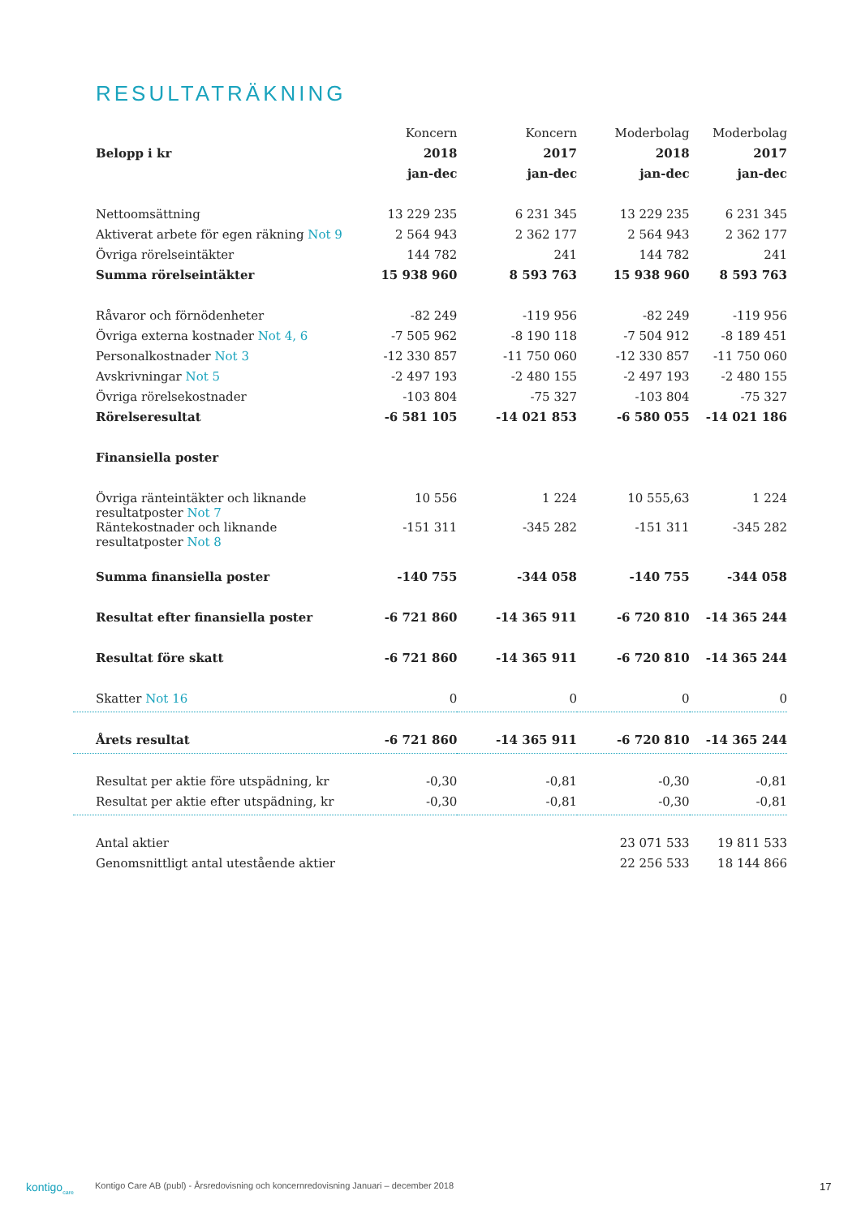RESULTATRÄKNING
| | Koncern | Koncern | Moderbolag | Moderbolag |
| --- | --- | --- | --- | --- |
| Belopp i kr | 2018 | 2017 | 2018 | 2017 |
| | jan-dec | jan-dec | jan-dec | jan-dec |
| Nettoomsättning | 13 229 235 | 6 231 345 | 13 229 235 | 6 231 345 |
| Aktiverat arbete för egen räkning Not 9 | 2 564 943 | 2 362 177 | 2 564 943 | 2 362 177 |
| Övriga rörelseintäkter | 144 782 | 241 | 144 782 | 241 |
| Summa rörelseintäkter | 15 938 960 | 8 593 763 | 15 938 960 | 8 593 763 |
| Råvaror och förnödenheter | -82 249 | -119 956 | -82 249 | -119 956 |
| Övriga externa kostnader Not 4, 6 | -7 505 962 | -8 190 118 | -7 504 912 | -8 189 451 |
| Personalkostnader Not 3 | -12 330 857 | -11 750 060 | -12 330 857 | -11 750 060 |
| Avskrivningar Not 5 | -2 497 193 | -2 480 155 | -2 497 193 | -2 480 155 |
| Övriga rörelsekostnader | -103 804 | -75 327 | -103 804 | -75 327 |
| Rörelseresultat | -6 581 105 | -14 021 853 | -6 580 055 | -14 021 186 |
| Finansiella poster | | | | |
| Övriga ränteintäkter och liknande resultatposter Not 7 | 10 556 | 1 224 | 10 555,63 | 1 224 |
| Räntekostnader och liknande resultatposter Not 8 | -151 311 | -345 282 | -151 311 | -345 282 |
| Summa finansiella poster | -140 755 | -344 058 | -140 755 | -344 058 |
| Resultat efter finansiella poster | -6 721 860 | -14 365 911 | -6 720 810 | -14 365 244 |
| Resultat före skatt | -6 721 860 | -14 365 911 | -6 720 810 | -14 365 244 |
| Skatter Not 16 | 0 | 0 | 0 | 0 |
| Årets resultat | -6 721 860 | -14 365 911 | -6 720 810 | -14 365 244 |
| Resultat per aktie före utspädning, kr | -0,30 | -0,81 | -0,30 | -0,81 |
| Resultat per aktie efter utspädning, kr | -0,30 | -0,81 | -0,30 | -0,81 |
| Antal aktier | | | 23 071 533 | 19 811 533 |
| Genomsnittligt antal utestående aktier | | | 22 256 533 | 18 144 866 |
kontigo<sub>care</sub>
Kontigo Care AB (publ) - Årsredovisning och koncernredovisning Januari – december 2018
17